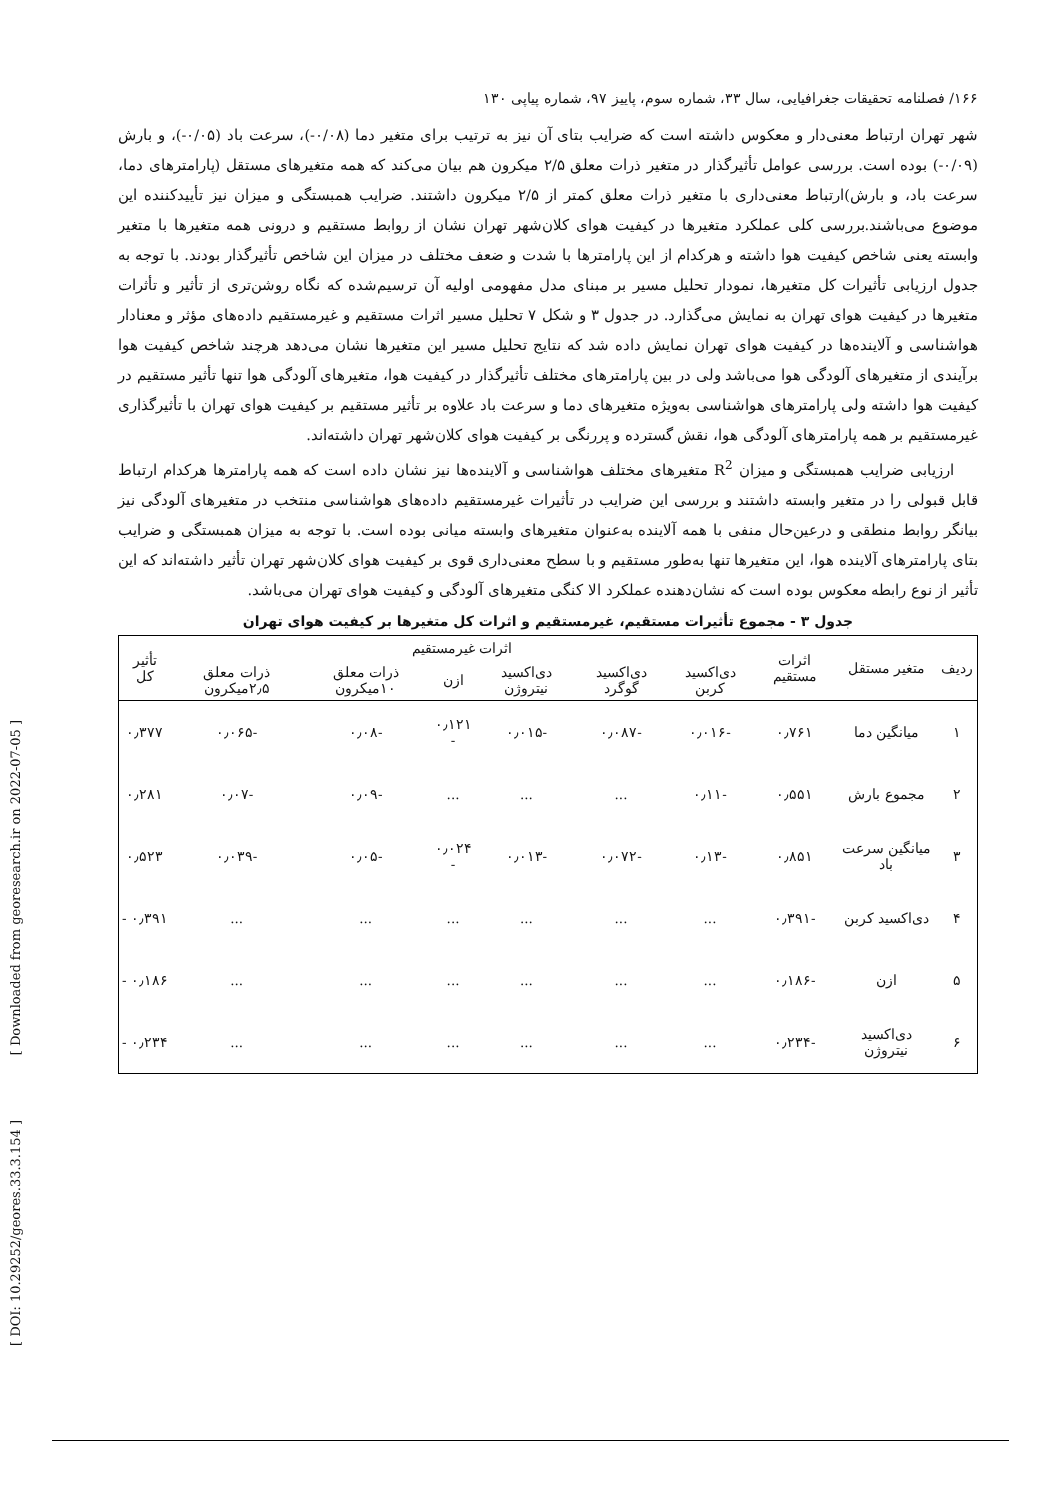۱۶۶/ فصلنامه تحقیقات جغرافیایی، سال ۳۳، شماره سوم، پاییز ۹۷، شماره پیاپی ۱۳۰
شهر تهران ارتباط معنی‌دار و معکوس داشته است که ضرایب بتای آن نیز به ترتیب برای متغیر دما (۰/۰۸-)، سرعت باد (۰/۰۵-)، و بارش (۰/۰۹-) بوده است. بررسی عوامل تأثیرگذار در متغیر ذرات معلق ۲/۵ میکرون هم بیان می‌کند که همه متغیرهای مستقل (پارامترهای دما، سرعت باد، و بارش)ارتباط معنی‌داری با متغیر ذرات معلق کمتر از ۲/۵ میکرون داشتند. ضرایب همبستگی و میزان نیز تأییدکننده این موضوع می‌باشند.بررسی کلی عملکرد متغیرها در کیفیت هوای کلان‌شهر تهران نشان از روابط مستقیم و درونی همه متغیرها با متغیر وابسته یعنی شاخص کیفیت هوا داشته و هرکدام از این پارامترها با شدت و ضعف مختلف در میزان این شاخص تأثیرگذار بودند. با توجه به جدول ارزیابی تأثیرات کل متغیرها، نمودار تحلیل مسیر بر مبنای مدل مفهومی اولیه آن ترسیم‌شده که نگاه روشن‌تری از تأثیر و تأثرات متغیرها در کیفیت هوای تهران به نمایش می‌گذارد. در جدول ۳ و شکل ۷ تحلیل مسیر اثرات مستقیم و غیرمستقیم داده‌های مؤثر و معنادار هواشناسی و آلاینده‌ها در کیفیت هوای تهران نمایش داده شد که نتایج تحلیل مسیر این متغیرها نشان می‌دهد هرچند شاخص کیفیت هوا برآیندی از متغیرهای آلودگی هوا می‌باشد ولی در بین پارامترهای مختلف تأثیرگذار در کیفیت هوا، متغیرهای آلودگی هوا تنها تأثیر مستقیم در کیفیت هوا داشته ولی پارامترهای هواشناسی به‌ویژه متغیرهای دما و سرعت باد علاوه بر تأثیر مستقیم بر کیفیت هوای تهران با تأثیرگذاری غیرمستقیم بر همه پارامترهای آلودگی هوا، نقش گسترده و پررنگی بر کیفیت هوای کلان‌شهر تهران داشته‌اند.
ارزیابی ضرایب همبستگی و میزان R<sup>2</sup> متغیرهای مختلف هواشناسی و آلاینده‌ها نیز نشان داده است که همه پارامترها هرکدام ارتباط قابل قبولی را در متغیر وابسته داشتند و بررسی این ضرایب در تأثیرات غیرمستقیم داده‌های هواشناسی منتخب در متغیرهای آلودگی نیز بیانگر روابط منطقی و درعین‌حال منفی با همه آلاینده به‌عنوان متغیرهای وابسته میانی بوده است. با توجه به میزان همبستگی و ضرایب بتای پارامترهای آلاینده هوا، این متغیرها تنها به‌طور مستقیم و با سطح معنی‌داری قوی بر کیفیت هوای کلان‌شهر تهران تأثیر داشته‌اند که این تأثیر از نوع رابطه معکوس بوده است که نشان‌دهنده عملکرد الا کنگی متغیرهای آلودگی و کیفیت هوای تهران می‌باشد.
جدول ۳ - مجموع تأثیرات مستقیم، غیرمستقیم و اثرات کل متغیرها بر کیفیت هوای تهران
| ردیف | متغیر مستقل | اثرات مستقیم | اثرات غیرمستقیم | | | | | | تأثیر کل |
| --- | --- | --- | --- | --- | --- | --- | --- | --- | --- |
| | | | دی‌اکسید کربن | دی‌اکسید گوگرد | دی‌اکسید نیتروژن | ازن | ذرات معلق ۱۰میکرون | ذرات معلق ۲٫۵میکرون | |
| ۱ | میانگین دما | ۰٫۷۶۱ | -۰٫۰۱۶ | -۰٫۰۸۷ | -۰٫۰۱۵ | ۰٫۱۲۱ - | -۰٫۰۸ | -۰٫۰۶۵ | ۰٫۳۷۷ |
| ۲ | مجموع بارش | ۰٫۵۵۱ | -۰٫۱۱ | ... | ... | ... | -۰٫۰۹ | -۰٫۰۷ | ۰٫۲۸۱ |
| ۳ | میانگین سرعت باد | ۰٫۸۵۱ | -۰٫۱۳ | -۰٫۰۷۲ | -۰٫۰۱۳ | ۰٫۰۲۴ - | -۰٫۰۵ | -۰٫۰۳۹ | ۰٫۵۲۳ |
| ۴ | دی‌اکسید کربن | -۰٫۳۹۱ | ... | ... | ... | ... | ... | ... | ۰٫۳۹۱ - |
| ۵ | ازن | -۰٫۱۸۶ | ... | ... | ... | ... | ... | ... | ۰٫۱۸۶ - |
| ۶ | دی‌اکسید نیتروژن | -۰٫۲۳۴ | ... | ... | ... | ... | ... | ... | ۰٫۲۳۴ - |
[ Downloaded from georesearch.ir on 2022-07-05 ]
[ DOI: 10.29252/geores.33.3.154 ]